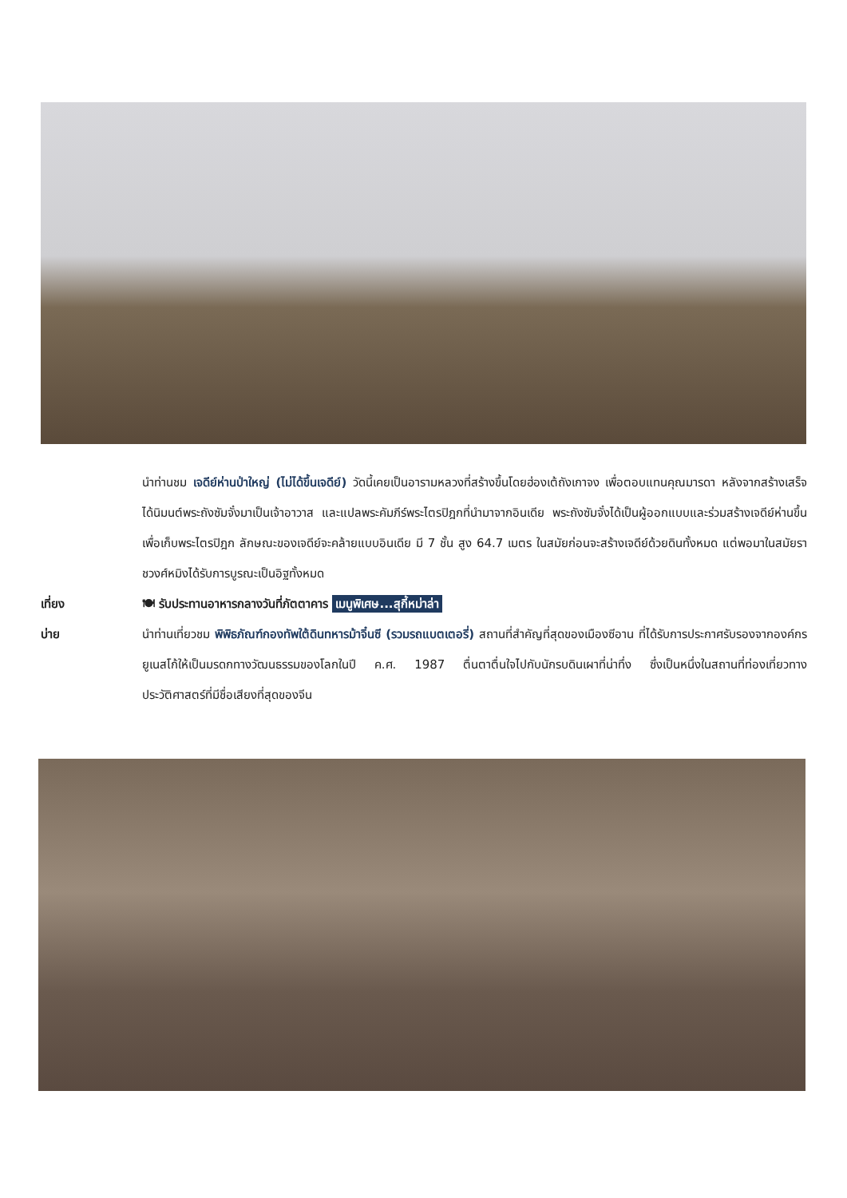นำท่านชม เจดีย์ห่านป่าใหญ่ (ไม่ได้ขึ้นเจดีย์) วัดนี้เคยเป็นอารามหลวงที่สร้างขึ้นโดยฮ่องเต้ถังเกาจง เพื่อตอบแทนคุณมารดา หลังจากสร้างเสร็จได้นิมนต์พระถังซัมจั๋งมาเป็นเจ้าอาวาส และแปลพระคัมภีร์พระไตรปิฎกที่นำมาจากอินเดีย พระถังซัมจั๋งได้เป็นผู้ออกแบบและร่วมสร้างเจดีย์ห่านขึ้นเพื่อเก็บพระไตรปิฎก ลักษณะของเจดีย์จะคล้ายแบบอินเดีย มี 7 ชั้น สูง 64.7 เมตร ในสมัยก่อนจะสร้างเจดีย์ด้วยดินทั้งหมด แต่พอมาในสมัยราชวงศ์หมิงได้รับการบูรณะเป็นอิฐทั้งหมด
เที่ยง 🍽 รับประทานอาหารกลางวันที่ภัตตาคาร เมนูพิเศษ...สุกี้หม่าล่า
บ่าย นำท่านเที่ยวชม พิพิธภัณฑ์กองทัพใต้ดินทหารม้าจิ๋นซี (รวมรถแบตเตอรี่) สถานที่สำคัญที่สุดของเมืองซีอาน ที่ได้รับการประกาศรับรองจากองค์กรยูเนสโก้ให้เป็นมรดกทางวัฒนธรรมของโลกในปี ค.ศ. 1987 ตื่นตาตื่นใจไปกับนักรบดินเผาที่น่าทึ่ง ซึ่งเป็นหนึ่งในสถานที่ท่องเที่ยวทางประวัติศาสตร์ที่มีชื่อเสียงที่สุดของจีน